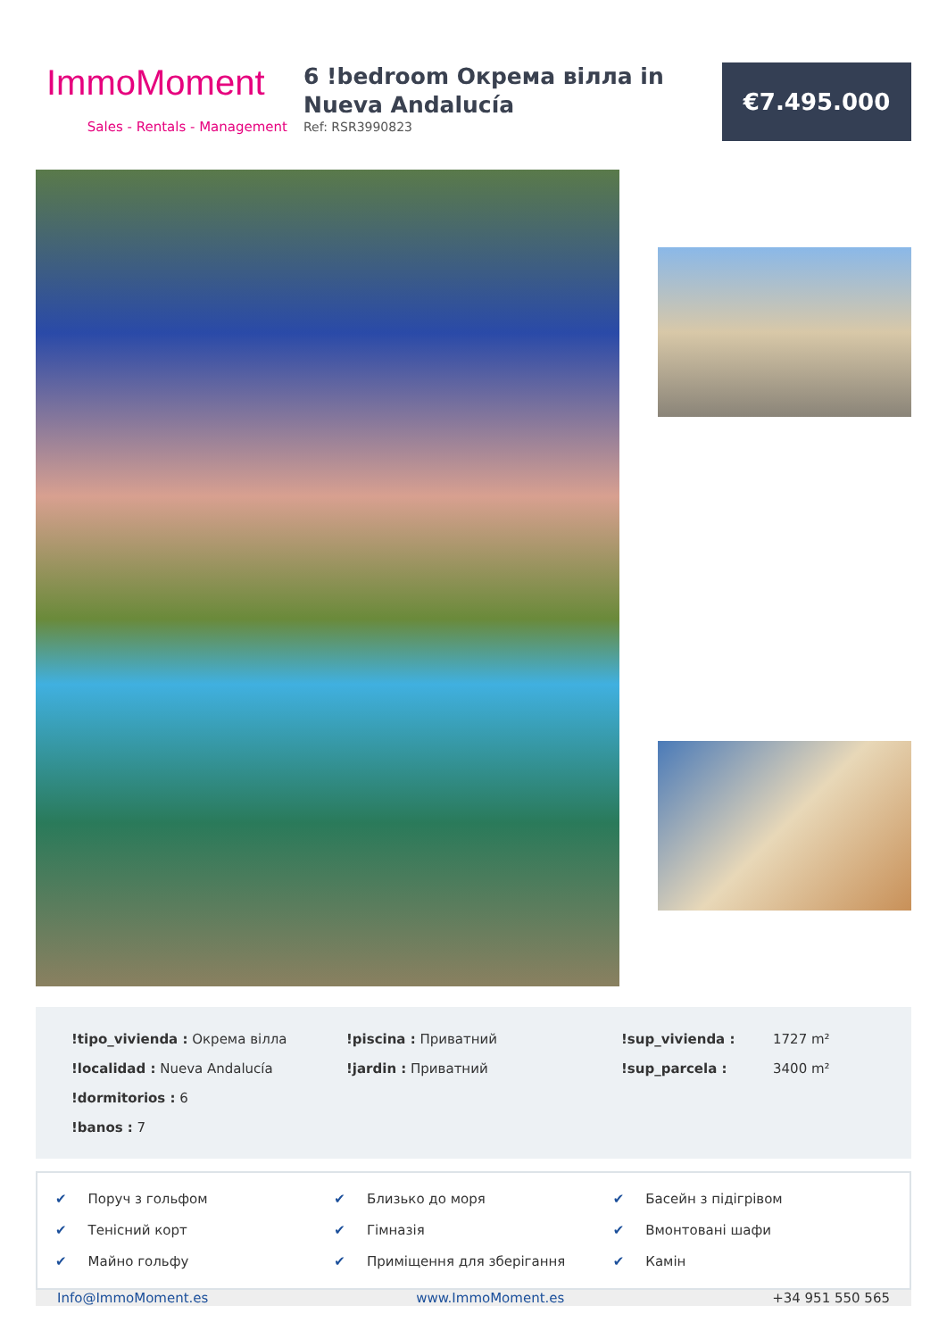ImmoMoment
Sales - Rentals - Management
6 !bedroom Окрема вілла in Nueva Andalucía
Ref: RSR3990823
€7.495.000
!tipo_vivienda : Окрема вілла
!piscina : Приватний
!sup_vivienda :
1727 m²
!localidad : Nueva Andalucía
!jardin : Приватний
!sup_parcela :
3400 m²
!dormitorios : 6
!banos : 7
✔ Поруч з гольфом
✔ Близько до моря
✔ Басейн з підігрівом
✔ Тенісний корт
✔ Гімназія
✔ Вмонтовані шафи
✔ Майно гольфу
✔ Приміщення для зберігання
✔ Камін
Info@ImmoMoment.es www.ImmoMoment.es +34 951 550 565